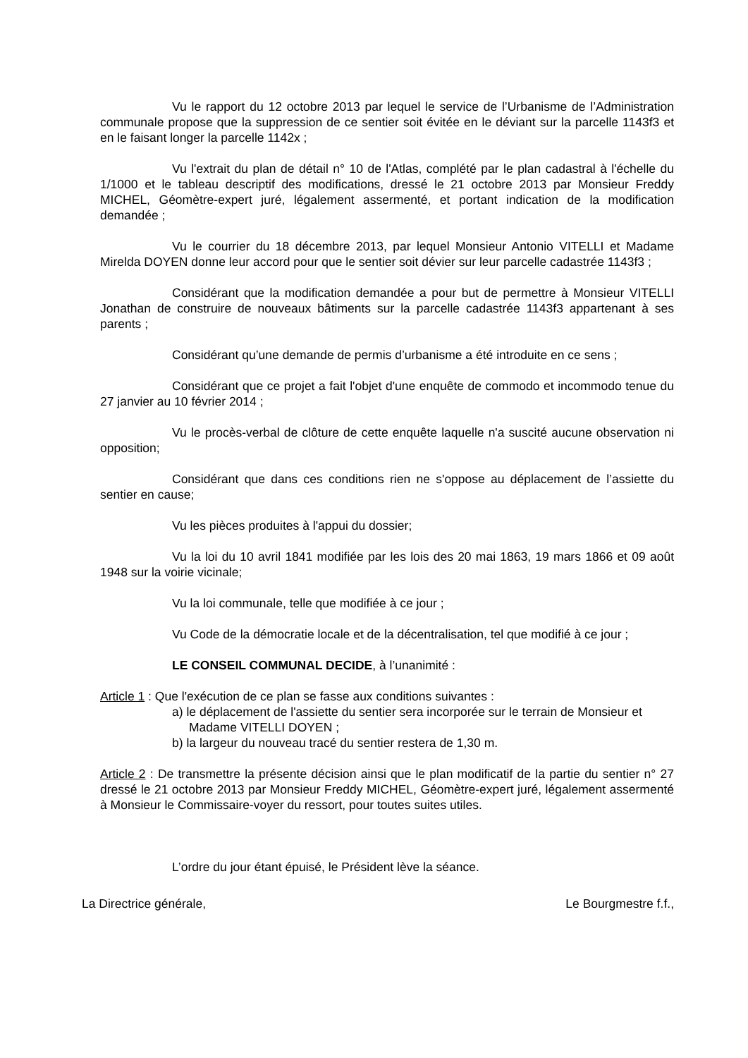Vu le rapport du 12 octobre 2013 par lequel le service de l’Urbanisme de l’Administration communale propose que la suppression de ce sentier soit évitée en le déviant sur la parcelle 1143f3 et en le faisant longer la parcelle 1142x ;
Vu l'extrait du plan de détail n° 10 de l'Atlas, complété par le plan cadastral à l'échelle du 1/1000 et le tableau descriptif des modifications, dressé le 21 octobre 2013 par Monsieur Freddy MICHEL, Géomètre-expert juré, légalement assermenté, et portant indication de la modification demandée ;
Vu le courrier du 18 décembre 2013, par lequel Monsieur Antonio VITELLI et Madame Mirelda DOYEN donne leur accord pour que le sentier soit dévier sur leur parcelle cadastrée 1143f3 ;
Considérant que la modification demandée a pour but de permettre à Monsieur VITELLI Jonathan de construire de nouveaux bâtiments sur la parcelle cadastrée 1143f3 appartenant à ses parents ;
Considérant qu’une demande de permis d’urbanisme a été introduite en ce sens ;
Considérant que ce projet a fait l'objet d'une enquête de commodo et incommodo tenue du 27 janvier au 10 février 2014 ;
Vu le procès-verbal de clôture de cette enquête laquelle n'a suscité aucune observation ni opposition;
Considérant que dans ces conditions rien ne s'oppose au déplacement de l’assiette du sentier en cause;
Vu les pièces produites à l'appui du dossier;
Vu la loi du 10 avril 1841 modifiée par les lois des 20 mai 1863, 19 mars 1866 et 09 août 1948 sur la voirie vicinale;
Vu la loi communale, telle que modifiée à ce jour ;
Vu Code de la démocratie locale et de la décentralisation, tel que modifié à ce jour ;
LE CONSEIL COMMUNAL DECIDE, à l’unanimité :
Article 1 : Que l'exécution de ce plan se fasse aux conditions suivantes :
a) le déplacement de l'assiette du sentier sera incorporée sur le terrain de Monsieur et Madame VITELLI DOYEN ;
b) la largeur du nouveau tracé du sentier restera de 1,30 m.
Article 2 : De transmettre la présente décision ainsi que le plan modificatif de la partie du sentier n° 27 dressé le 21 octobre 2013 par Monsieur Freddy MICHEL, Géomètre-expert juré, légalement assermenté à Monsieur le Commissaire-voyer du ressort, pour toutes suites utiles.
L’ordre du jour étant épuisé, le Président lève la séance.
La Directrice générale, Le Bourgmestre f.f.,